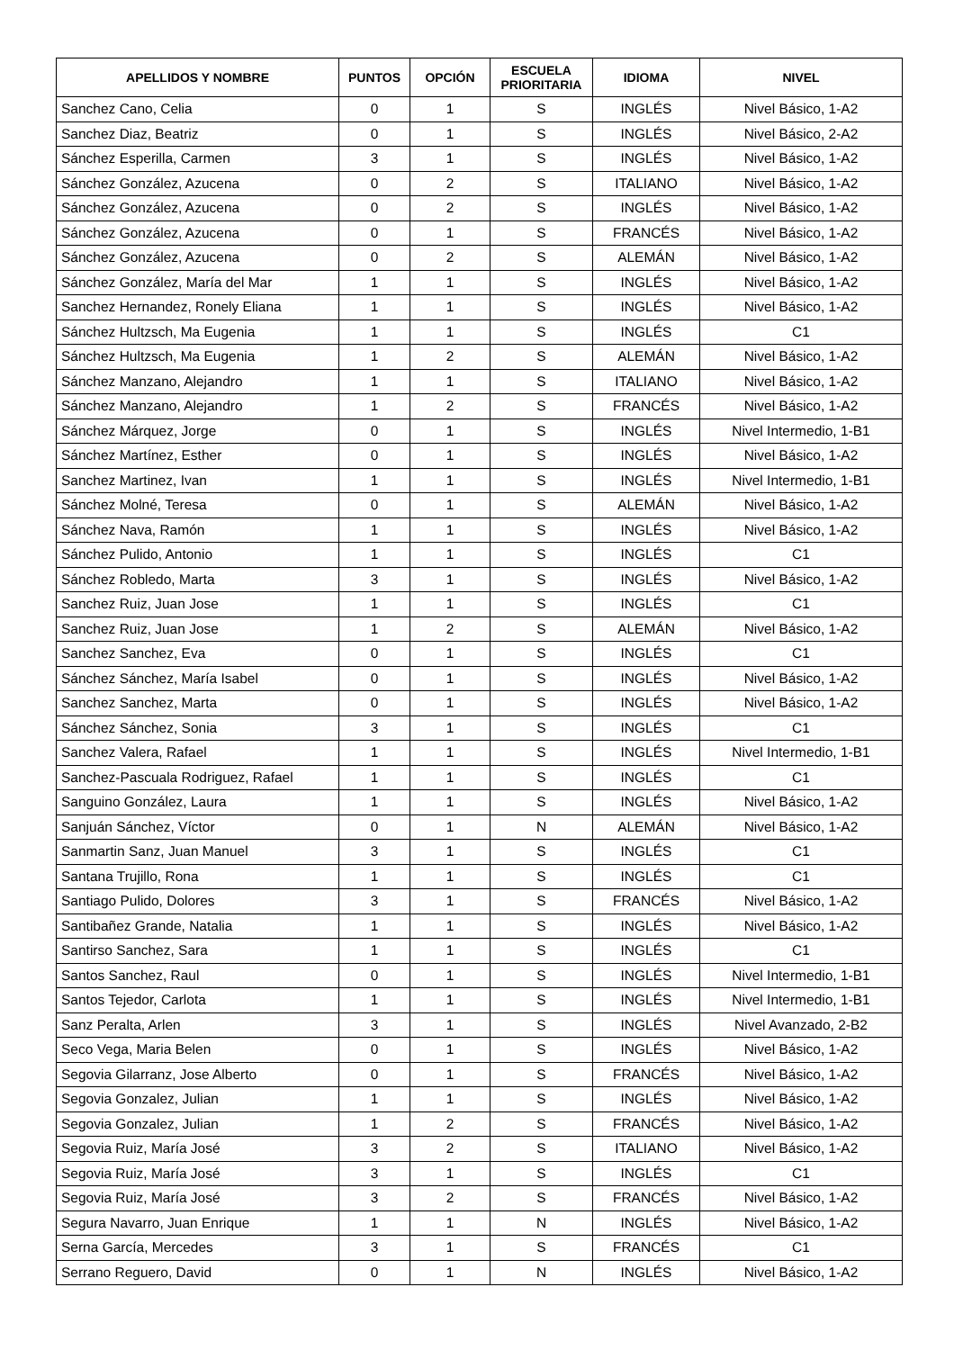| APELLIDOS Y NOMBRE | PUNTOS | OPCIÓN | ESCUELA PRIORITARIA | IDIOMA | NIVEL |
| --- | --- | --- | --- | --- | --- |
| Sanchez Cano, Celia | 0 | 1 | S | INGLÉS | Nivel Básico, 1-A2 |
| Sanchez Diaz, Beatriz | 0 | 1 | S | INGLÉS | Nivel Básico, 2-A2 |
| Sánchez Esperilla, Carmen | 3 | 1 | S | INGLÉS | Nivel Básico, 1-A2 |
| Sánchez González, Azucena | 0 | 2 | S | ITALIANO | Nivel Básico, 1-A2 |
| Sánchez González, Azucena | 0 | 2 | S | INGLÉS | Nivel Básico, 1-A2 |
| Sánchez González, Azucena | 0 | 1 | S | FRANCÉS | Nivel Básico, 1-A2 |
| Sánchez González, Azucena | 0 | 2 | S | ALEMÁN | Nivel Básico, 1-A2 |
| Sánchez González, María del Mar | 1 | 1 | S | INGLÉS | Nivel Básico, 1-A2 |
| Sanchez Hernandez, Ronely Eliana | 1 | 1 | S | INGLÉS | Nivel Básico, 1-A2 |
| Sánchez Hultzsch, Ma Eugenia | 1 | 1 | S | INGLÉS | C1 |
| Sánchez Hultzsch, Ma Eugenia | 1 | 2 | S | ALEMÁN | Nivel Básico, 1-A2 |
| Sánchez Manzano, Alejandro | 1 | 1 | S | ITALIANO | Nivel Básico, 1-A2 |
| Sánchez Manzano, Alejandro | 1 | 2 | S | FRANCÉS | Nivel Básico, 1-A2 |
| Sánchez Márquez, Jorge | 0 | 1 | S | INGLÉS | Nivel Intermedio, 1-B1 |
| Sánchez Martínez, Esther | 0 | 1 | S | INGLÉS | Nivel Básico, 1-A2 |
| Sanchez Martinez, Ivan | 1 | 1 | S | INGLÉS | Nivel Intermedio, 1-B1 |
| Sánchez Molné, Teresa | 0 | 1 | S | ALEMÁN | Nivel Básico, 1-A2 |
| Sánchez Nava, Ramón | 1 | 1 | S | INGLÉS | Nivel Básico, 1-A2 |
| Sánchez Pulido, Antonio | 1 | 1 | S | INGLÉS | C1 |
| Sánchez Robledo, Marta | 3 | 1 | S | INGLÉS | Nivel Básico, 1-A2 |
| Sanchez Ruiz, Juan Jose | 1 | 1 | S | INGLÉS | C1 |
| Sanchez Ruiz, Juan Jose | 1 | 2 | S | ALEMÁN | Nivel Básico, 1-A2 |
| Sanchez Sanchez, Eva | 0 | 1 | S | INGLÉS | C1 |
| Sánchez Sánchez, María Isabel | 0 | 1 | S | INGLÉS | Nivel Básico, 1-A2 |
| Sanchez Sanchez, Marta | 0 | 1 | S | INGLÉS | Nivel Básico, 1-A2 |
| Sánchez Sánchez, Sonia | 3 | 1 | S | INGLÉS | C1 |
| Sanchez Valera, Rafael | 1 | 1 | S | INGLÉS | Nivel Intermedio, 1-B1 |
| Sanchez-Pascuala Rodriguez, Rafael | 1 | 1 | S | INGLÉS | C1 |
| Sanguino González, Laura | 1 | 1 | S | INGLÉS | Nivel Básico, 1-A2 |
| Sanjuán Sánchez, Víctor | 0 | 1 | N | ALEMÁN | Nivel Básico, 1-A2 |
| Sanmartin Sanz, Juan Manuel | 3 | 1 | S | INGLÉS | C1 |
| Santana Trujillo, Rona | 1 | 1 | S | INGLÉS | C1 |
| Santiago Pulido, Dolores | 3 | 1 | S | FRANCÉS | Nivel Básico, 1-A2 |
| Santibañez Grande, Natalia | 1 | 1 | S | INGLÉS | Nivel Básico, 1-A2 |
| Santirso Sanchez, Sara | 1 | 1 | S | INGLÉS | C1 |
| Santos Sanchez, Raul | 0 | 1 | S | INGLÉS | Nivel Intermedio, 1-B1 |
| Santos Tejedor, Carlota | 1 | 1 | S | INGLÉS | Nivel Intermedio, 1-B1 |
| Sanz Peralta, Arlen | 3 | 1 | S | INGLÉS | Nivel Avanzado, 2-B2 |
| Seco Vega, Maria Belen | 0 | 1 | S | INGLÉS | Nivel Básico, 1-A2 |
| Segovia Gilarranz, Jose Alberto | 0 | 1 | S | FRANCÉS | Nivel Básico, 1-A2 |
| Segovia Gonzalez, Julian | 1 | 1 | S | INGLÉS | Nivel Básico, 1-A2 |
| Segovia Gonzalez, Julian | 1 | 2 | S | FRANCÉS | Nivel Básico, 1-A2 |
| Segovia Ruiz, María José | 3 | 2 | S | ITALIANO | Nivel Básico, 1-A2 |
| Segovia Ruiz, María José | 3 | 1 | S | INGLÉS | C1 |
| Segovia Ruiz, María José | 3 | 2 | S | FRANCÉS | Nivel Básico, 1-A2 |
| Segura Navarro, Juan Enrique | 1 | 1 | N | INGLÉS | Nivel Básico, 1-A2 |
| Serna García, Mercedes | 3 | 1 | S | FRANCÉS | C1 |
| Serrano Reguero, David | 0 | 1 | N | INGLÉS | Nivel Básico, 1-A2 |